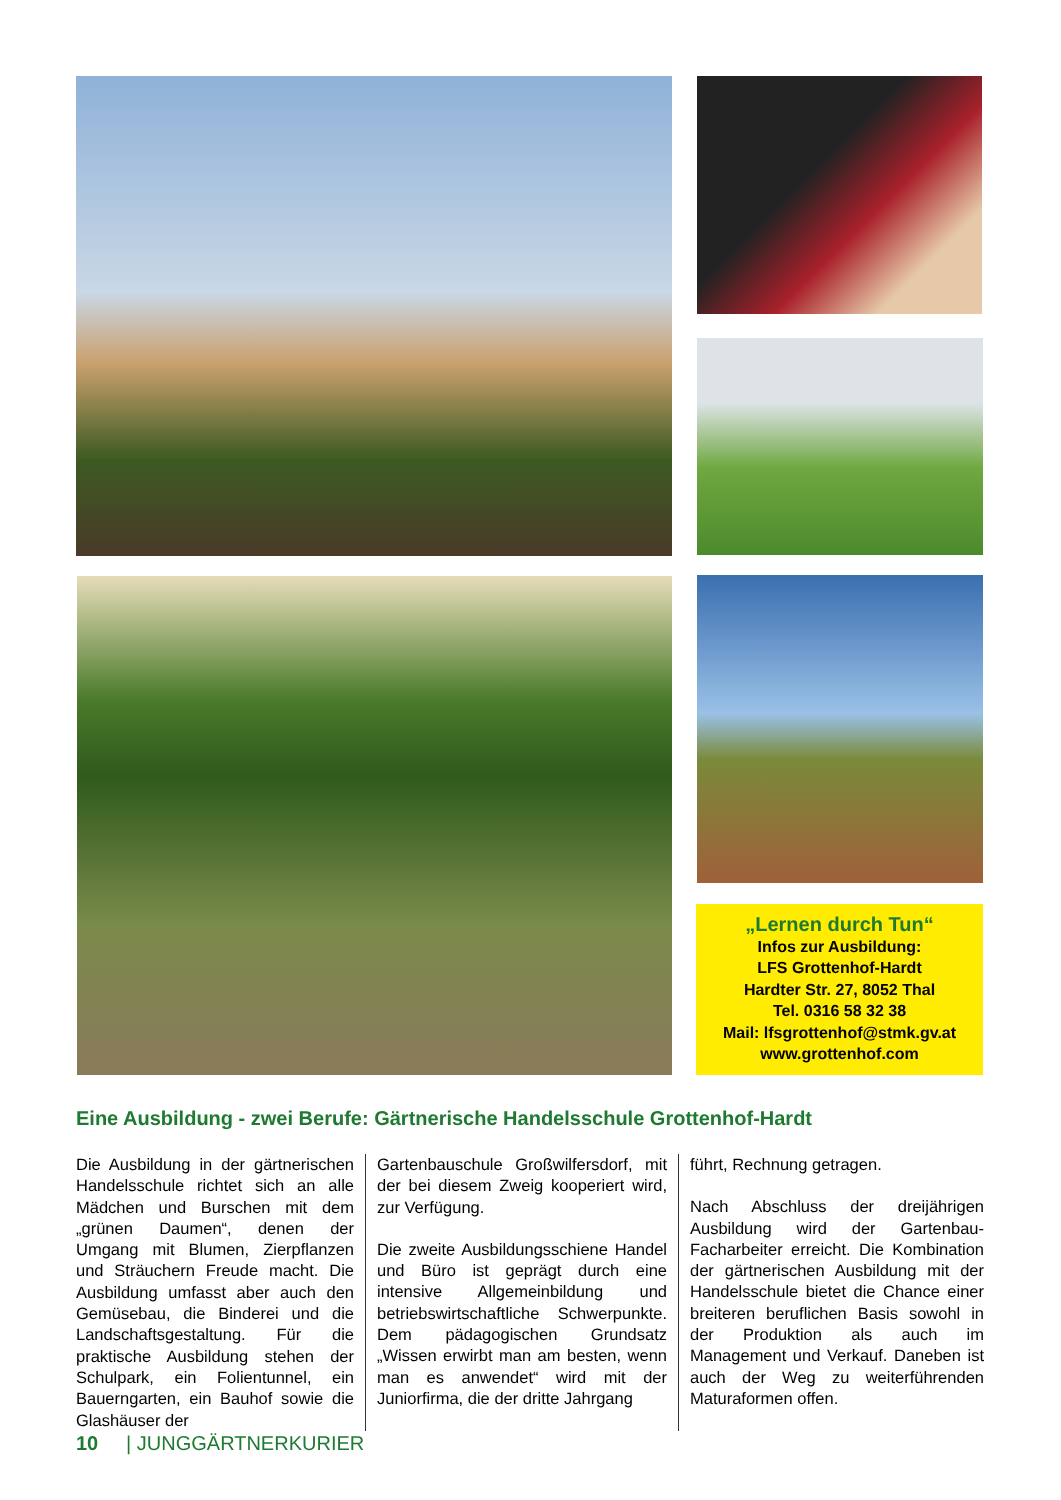„Lernen durch Tun“
Infos zur Ausbildung:
LFS Grottenhof-Hardt
Hardter Str. 27, 8052 Thal
Tel. 0316 58 32 38
Mail: lfsgrottenhof@stmk.gv.at
www.grottenhof.com
Eine Ausbildung - zwei Berufe: Gärtnerische Handelsschule Grottenhof-Hardt
Die Ausbildung in der gärtnerischen Handelsschule richtet sich an alle Mädchen und Burschen mit dem „grünen Daumen“, denen der Umgang mit Blumen, Zierpflanzen und Sträuchern Freude macht. Die Ausbildung umfasst aber auch den Gemüsebau, die Binderei und die Landschaftsgestaltung. Für die praktische Ausbildung stehen der Schulpark, ein Folientunnel, ein Bauerngarten, ein Bauhof sowie die Glashäuser der
Gartenbauschule Großwilfersdorf, mit der bei diesem Zweig kooperiert wird, zur Verfügung.
Die zweite Ausbildungsschiene Handel und Büro ist geprägt durch eine intensive Allgemeinbildung und betriebswirtschaftliche Schwerpunkte. Dem pädagogischen Grundsatz „Wissen erwirbt man am besten, wenn man es anwendet“ wird mit der Juniorfirma, die der dritte Jahrgang
führt, Rechnung getragen.
Nach Abschluss der dreijährigen Ausbildung wird der Gartenbau-Facharbeiter erreicht. Die Kombination der gärtnerischen Ausbildung mit der Handelsschule bietet die Chance einer breiteren beruflichen Basis sowohl in der Produktion als auch im Management und Verkauf. Daneben ist auch der Weg zu weiterführenden Maturaformen offen.
10 | JUNGGÄRTNERKURIER